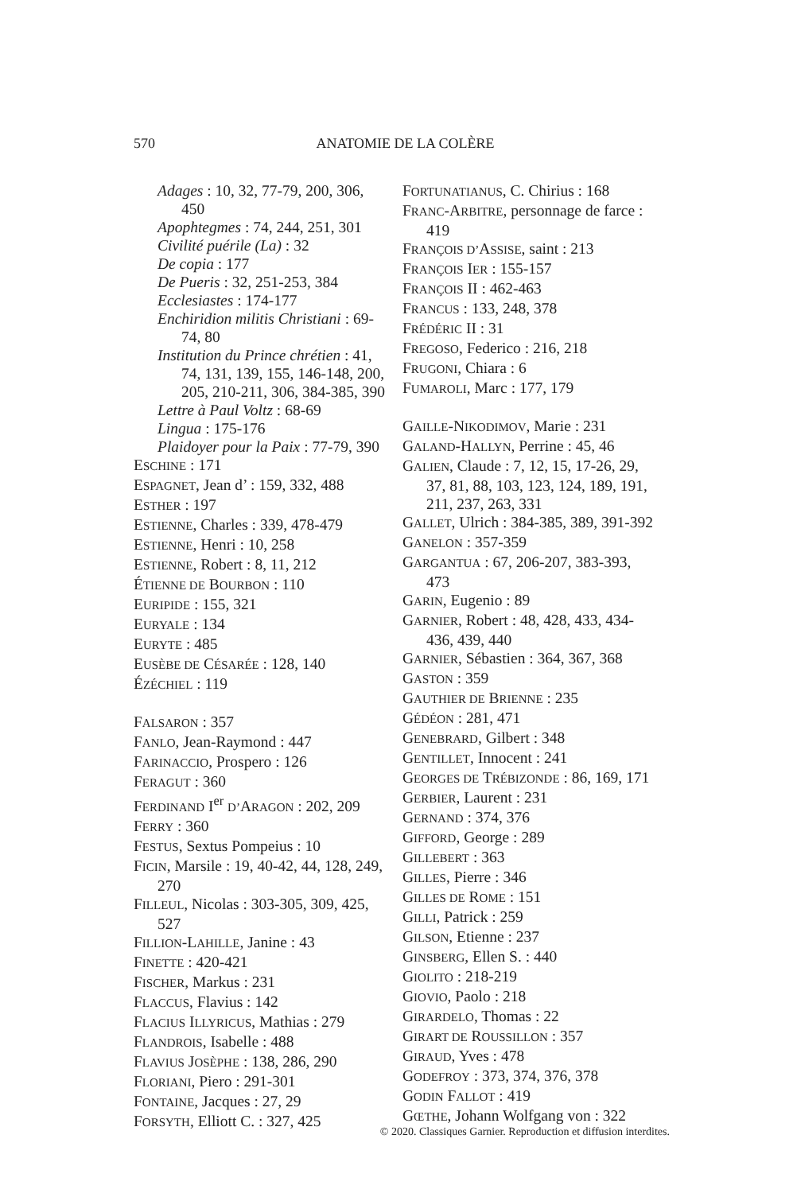570 ANATOMIE DE LA COLÈRE
Adages : 10, 32, 77-79, 200, 306, 450
Apophtegmes : 74, 244, 251, 301
Civilité puérile (La) : 32
De copia : 177
De Pueris : 32, 251-253, 384
Ecclesiastes : 174-177
Enchiridion militis Christiani : 69-74, 80
Institution du Prince chrétien : 41, 74, 131, 139, 155, 146-148, 200, 205, 210-211, 306, 384-385, 390
Lettre à Paul Voltz : 68-69
Lingua : 175-176
Plaidoyer pour la Paix : 77-79, 390
ESCHINE : 171
ESPAGNET, Jean d’ : 159, 332, 488
ESTHER : 197
ESTIENNE, Charles : 339, 478-479
ESTIENNE, Henri : 10, 258
ESTIENNE, Robert : 8, 11, 212
ÉTIENNE DE BOURBON : 110
EURIPIDE : 155, 321
EURYALE : 134
EURYTE : 485
EUSÈBE DE CÉSARÉE : 128, 140
ÉZÉCHIEL : 119
FALSARON : 357
FANLO, Jean-Raymond : 447
FARINACCIO, Prospero : 126
FERAGUT : 360
FERDINAND I<sup>er</sup> D’ARAGON : 202, 209
FERRY : 360
FESTUS, Sextus Pompeius : 10
FICIN, Marsile : 19, 40-42, 44, 128, 249, 270
FILLEUL, Nicolas : 303-305, 309, 425, 527
FILLION-LAHILLE, Janine : 43
FINETTE : 420-421
FISCHER, Markus : 231
FLACCUS, Flavius : 142
FLACIUS ILLYRICUS, Mathias : 279
FLANDROIS, Isabelle : 488
FLAVIUS JOSÈPHE : 138, 286, 290
FLORIANI, Piero : 291-301
FONTAINE, Jacques : 27, 29
FORSYTH, Elliott C. : 327, 425
FORTUNATIANUS, C. Chirius : 168
FRANC-ARBITRE, personnage de farce : 419
FRANÇOIS D’ASSISE, saint : 213
FRANÇOIS IER : 155-157
FRANÇOIS II : 462-463
FRANCUS : 133, 248, 378
FRÉDÉRIC II : 31
FREGOSO, Federico : 216, 218
FRUGONI, Chiara : 6
FUMAROLI, Marc : 177, 179
GAILLE-NIKODIMOV, Marie : 231
GALAND-HALLYN, Perrine : 45, 46
GALIEN, Claude : 7, 12, 15, 17-26, 29, 37, 81, 88, 103, 123, 124, 189, 191, 211, 237, 263, 331
GALLET, Ulrich : 384-385, 389, 391-392
GANELON : 357-359
GARGANTUA : 67, 206-207, 383-393, 473
GARIN, Eugenio : 89
GARNIER, Robert : 48, 428, 433, 434-436, 439, 440
GARNIER, Sébastien : 364, 367, 368
GASTON : 359
GAUTHIER DE BRIENNE : 235
GÉDÉON : 281, 471
GENEBRARD, Gilbert : 348
GENTILLET, Innocent : 241
GEORGES DE TRÉBIZONDE : 86, 169, 171
GERBIER, Laurent : 231
GERNAND : 374, 376
GIFFORD, George : 289
GILLEBERT : 363
GILLES, Pierre : 346
GILLES DE ROME : 151
GILLI, Patrick : 259
GILSON, Etienne : 237
GINSBERG, Ellen S. : 440
GIOLITO : 218-219
GIOVIO, Paolo : 218
GIRARDELO, Thomas : 22
GIRART DE ROUSSILLON : 357
GIRAUD, Yves : 478
GODEFROY : 373, 374, 376, 378
GODIN FALLOT : 419
GŒTHE, Johann Wolfgang von : 322
© 2020. Classiques Garnier. Reproduction et diffusion interdites.